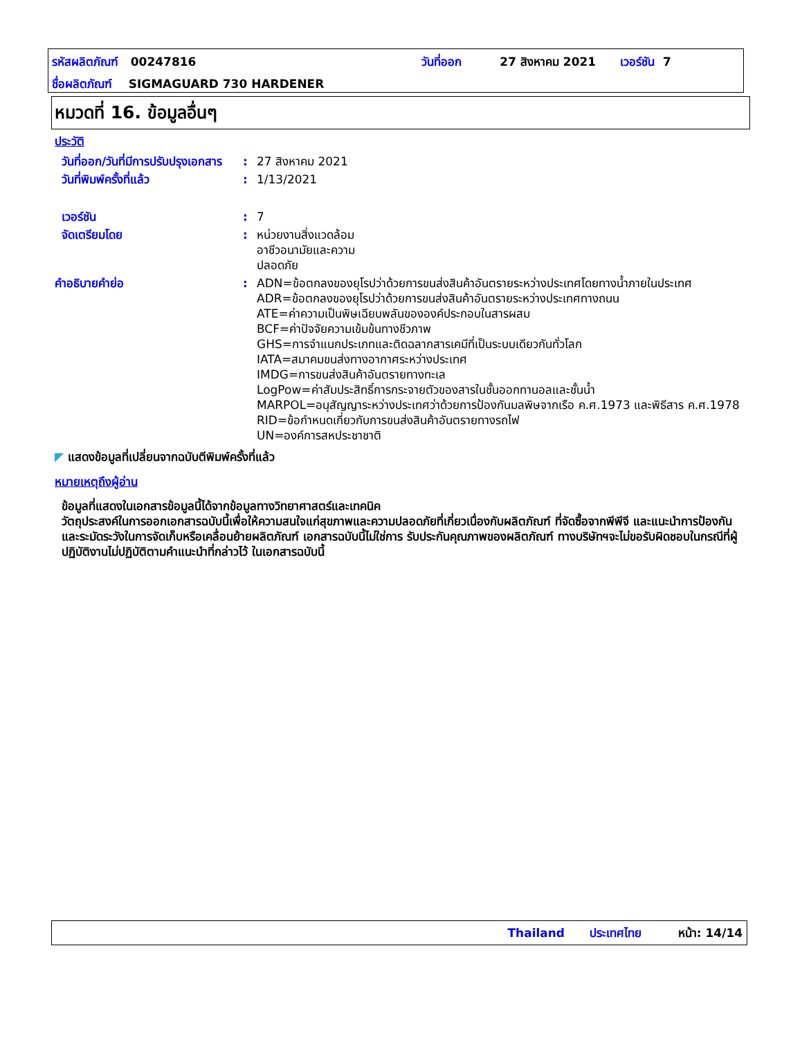รหัสผลิตภัณฑ์ 00247816 วันที่ออก 27 สิงหาคม 2021 เวอร์ชัน 7
ชื่อผลิตภัณฑ์ SIGMAGUARD 730 HARDENER
หมวดที่ 16. ข้อมูลอื่นๆ
ประวัติ
วันที่ออก/วันที่มีการปรับปรุงเอกสาร
: 27 สิงหาคม 2021
วันที่พิมพ์ครั้งที่แล้ว : 1/13/2021
เวอร์ชัน : 7
จัดเตรียมโดย : หน่วยงานสิ่งแวดล้อม
อาชีวอนามัยและความ
ปลอดภัย
คำอธิบายคำย่อ : ADN=ข้อตกลงของยุโรปว่าด้วยการขนส่งสินค้าอันตรายระหว่างประเทศโดยทางน้ำภายในประเทศ
ADR=ข้อตกลงของยุโรปว่าด้วยการขนส่งสินค้าอันตรายระหว่างประเทศทางถนน
ATE=ค่าความเป็นพิษเฉียบพลันขององค์ประกอบในสารผสม
BCF=ค่าปัจจัยความเข้มข้นทางชีวภาพ
GHS=การจำแนกประเภทและติดฉลากสารเคมีที่เป็นระบบเดียวกันทั่วโลก
IATA=สมาคมขนส่งทางอากาศระหว่างประเทศ
IMDG=การขนส่งสินค้าอันตรายทางทะเล
LogPow=ค่าสัมประสิทธิ์การกระจายตัวของสารในชั้นออกทานอลและชั้นน้ำ
MARPOL=อนุสัญญาระหว่างประเทศว่าด้วยการป้องกันมลพิษจากเรือ ค.ศ.1973 และพิธีสาร ค.ศ.1978
RID=ข้อกำหนดเกี่ยวกับการขนส่งสินค้าอันตรายทางรถไฟ
UN=องค์การสหประชาชาติ
◤ แสดงข้อมูลที่เปลี่ยนจากฉบับตีพิมพ์ครั้งที่แล้ว
หมายเหตุถึงผู้อ่าน
ข้อมูลที่แสดงในเอกสารข้อมูลนี้ได้จากข้อมูลทางวิทยาศาสตร์และเทคนิค
วัตถุประสงค์ในการออกเอกสารฉบับนี้เพื่อให้ความสนใจแก่สุขภาพและความปลอดภัยที่เกี่ยวเนื่องกับผลิตภัณฑ์ ที่จัดซื้อจากพีพีจี และแนะนำการป้องกันและระมัดระวังในการจัดเก็บหรือเคลื่อนย้ายผลิตภัณฑ์ เอกสารฉบับนี้ไม่ใช่การ รับประกันคุณภาพของผลิตภัณฑ์ ทางบริษัทฯจะไม่ขอรับผิดชอบในกรณีที่ผู้ปฏิบัติงานไม่ปฏิบัติตามคำแนะนำที่กล่าวไว้ ในเอกสารฉบับนี้
Thailand ประเทศไทย หน้า: 14/14